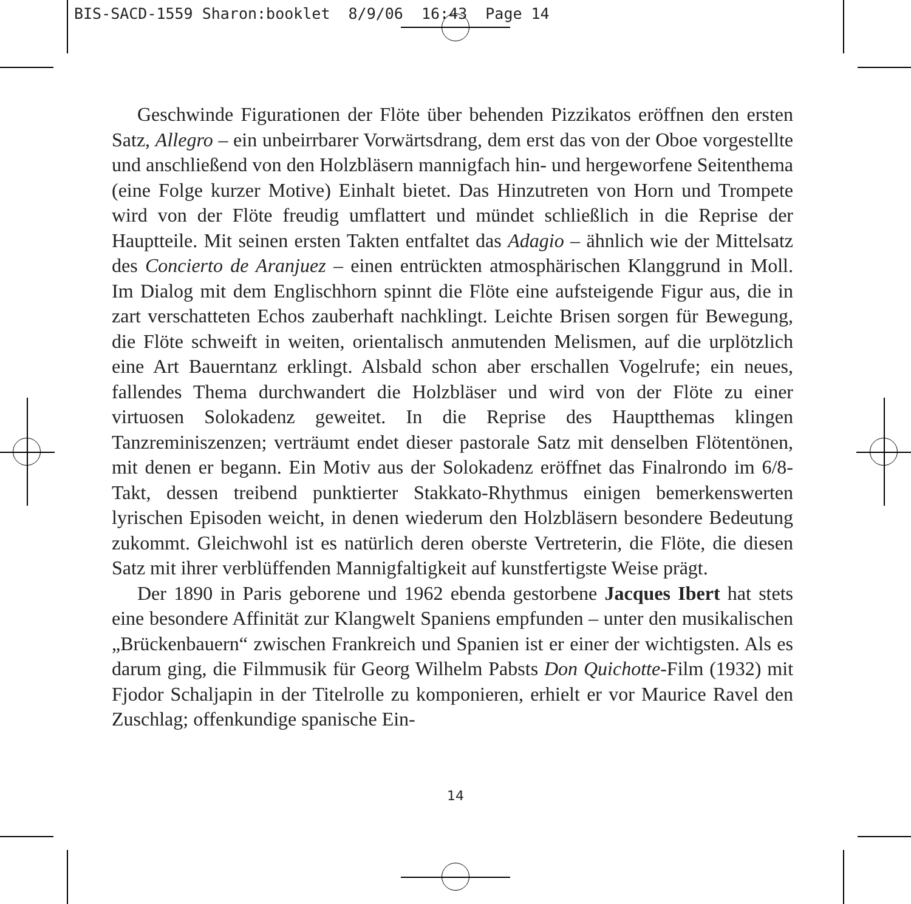BIS-SACD-1559 Sharon:booklet 8/9/06 16:43 Page 14
Geschwinde Figurationen der Flöte über behenden Pizzikatos eröffnen den ersten Satz, Allegro – ein unbeirrbarer Vorwärtsdrang, dem erst das von der Oboe vorgestellte und anschließend von den Holzbläsern mannigfach hin- und hergeworfene Seitenthema (eine Folge kurzer Motive) Einhalt bietet. Das Hinzutreten von Horn und Trompete wird von der Flöte freudig umflattert und mündet schließlich in die Reprise der Hauptteile. Mit seinen ersten Takten entfaltet das Adagio – ähnlich wie der Mittelsatz des Concierto de Aranjuez – einen entrückten atmosphärischen Klanggrund in Moll. Im Dialog mit dem Englischhorn spinnt die Flöte eine aufsteigende Figur aus, die in zart verschatteten Echos zauberhaft nachklingt. Leichte Brisen sorgen für Bewegung, die Flöte schweift in weiten, orientalisch anmutenden Melismen, auf die urplötzlich eine Art Bauerntanz erklingt. Alsbald schon aber erschallen Vogelrufe; ein neues, fallendes Thema durchwandert die Holzbläser und wird von der Flöte zu einer virtuosen Solokadenz geweitet. In die Reprise des Hauptthemas klingen Tanzreminiszenzen; verträumt endet dieser pastorale Satz mit denselben Flötentönen, mit denen er begann. Ein Motiv aus der Solokadenz eröffnet das Finalrondo im 6/8-Takt, dessen treibend punktierter Stakkato-Rhythmus einigen bemerkenswerten lyrischen Episoden weicht, in denen wiederum den Holzbläsern besondere Bedeutung zukommt. Gleichwohl ist es natürlich deren oberste Vertreterin, die Flöte, die diesen Satz mit ihrer verblüffenden Mannigfaltigkeit auf kunstfertigste Weise prägt.
Der 1890 in Paris geborene und 1962 ebenda gestorbene Jacques Ibert hat stets eine besondere Affinität zur Klangwelt Spaniens empfunden – unter den musikalischen „Brückenbauern“ zwischen Frankreich und Spanien ist er einer der wichtigsten. Als es darum ging, die Filmmusik für Georg Wilhelm Pabsts Don Quichotte-Film (1932) mit Fjodor Schaljapin in der Titelrolle zu komponieren, erhielt er vor Maurice Ravel den Zuschlag; offenkundige spanische Ein-
14